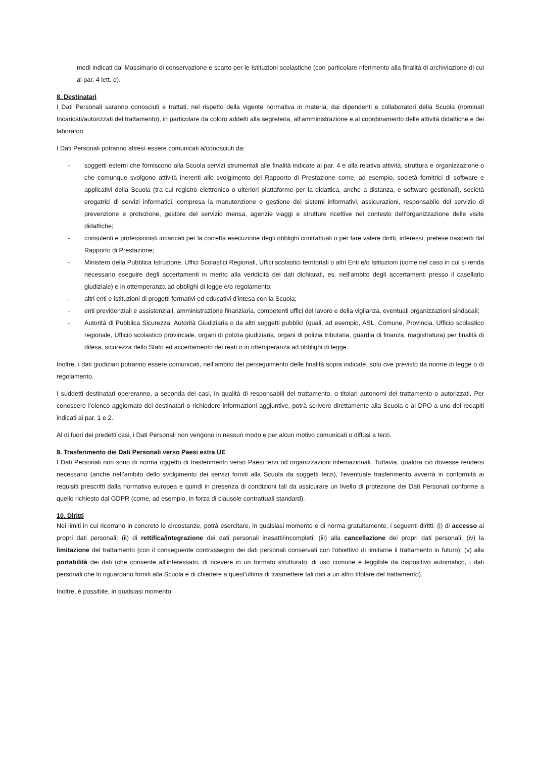modi indicati dal Massimario di conservazione e scarto per le Istituzioni scolastiche (con particolare riferimento alla finalità di archiviazione di cui al par. 4 lett. e).
8. Destinatari
I Dati Personali saranno conosciuti e trattati, nel rispetto della vigente normativa in materia, dai dipendenti e collaboratori della Scuola (nominati Incaricati/autorizzati del trattamento), in particolare da coloro addetti alla segreteria, all’amministrazione e al coordinamento delle attività didattiche e dei laboratori.
I Dati Personali potranno altresì essere comunicati a/conosciuti da:
- soggetti esterni che forniscono alla Scuola servizi strumentali alle finalità indicate al par. 4 e alla relativa attività, struttura e organizzazione o che comunque svolgono attività inerenti allo svolgimento del Rapporto di Prestazione come, ad esempio, società fornitrici di software e applicativi della Scuola (tra cui registro elettronico o ulteriori piattaforme per la didattica, anche a distanza, e software gestionali), società erogatrici di servizi informatici, compresa la manutenzione e gestione dei sistemi informativi, assicurazioni, responsabile del servizio di prevenzione e protezione, gestore del servizio mensa, agenzie viaggi e strutture ricettive nel contesto dell’organizzazione delle visite didattiche;
- consulenti e professionisti incaricati per la corretta esecuzione degli obblighi contrattuali o per fare valere diritti, interessi, pretese nascenti dal Rapporto di Prestazione;
- Ministero della Pubblica Istruzione, Uffici Scolastici Regionali, Uffici scolastici territoriali o altri Enti e/o Istituzioni (come nel caso in cui si renda necessario eseguire degli accertamenti in merito alla veridicità dei dati dichiarati, es. nell’ambito degli accertamenti presso il casellario giudiziale) e in ottemperanza ad obblighi di legge e/o regolamento;
- altri enti e istituzioni di progetti formativi ed educativi d’intesa con la Scuola;
- enti previdenziali e assistenziali, amministrazione finanziaria, competenti uffici del lavoro e della vigilanza, eventuali organizzazioni sindacali;
- Autorità di Pubblica Sicurezza, Autorità Giudiziaria o da altri soggetti pubblici (quali, ad esempio, ASL, Comune, Provincia, Ufficio scolastico regionale, Ufficio scolastico provinciale, organi di polizia giudiziaria, organi di polizia tributaria, guardia di finanza, magistratura) per finalità di difesa, sicurezza dello Stato ed accertamento dei reati o in ottemperanza ad obblighi di legge.
Inoltre, i dati giudiziari potranno essere comunicati, nell’ambito del perseguimento delle finalità sopra indicate, solo ove previsto da norme di legge o di regolamento.
I suddetti destinatari opereranno, a seconda dei casi, in qualità di responsabili del trattamento, o titolari autonomi del trattamento o autorizzati. Per conoscere l’elenco aggiornato dei destinatari o richiedere informazioni aggiuntive, potrà scrivere direttamente alla Scuola o al DPO a uno dei recapiti indicati ai par. 1 e 2.
Al di fuori dei predetti casi, i Dati Personali non vengono in nessun modo e per alcun motivo comunicati o diffusi a terzi.
9. Trasferimento dei Dati Personali verso Paesi extra UE
I Dati Personali non sono di norma oggetto di trasferimento verso Paesi terzi od organizzazioni internazionali. Tuttavia, qualora ciò dovesse rendersi necessario (anche nell’ambito dello svolgimento dei servizi forniti alla Scuola da soggetti terzi), l’eventuale trasferimento avverrà in conformità ai requisiti prescritti dalla normativa europea e quindi in presenza di condizioni tali da assicurare un livello di protezione dei Dati Personali conforme a quello richiesto dal GDPR (come, ad esempio, in forza di clausole contrattuali standard).
10. Diritti
Nei limiti in cui ricorrano in concreto le circostanze, potrà esercitare, in qualsiasi momento e di norma gratuitamente, i seguenti diritti: (i) di accesso ai propri dati personali; (ii) di rettifica/integrazione dei dati personali inesatti/incompleti; (iii) alla cancellazione dei propri dati personali; (iv) la limitazione del trattamento (con il conseguente contrassegno dei dati personali conservati con l'obiettivo di limitarne il trattamento in futuro); (v) alla portabilità dei dati (che consente all’interessato, di ricevere in un formato strutturato, di uso comune e leggibile da dispositivo automatico, i dati personali che lo riguardano forniti alla Scuola e di chiedere a quest’ultima di trasmettere tali dati a un altro titolare del trattamento).
Inoltre, è possibile, in qualsiasi momento: